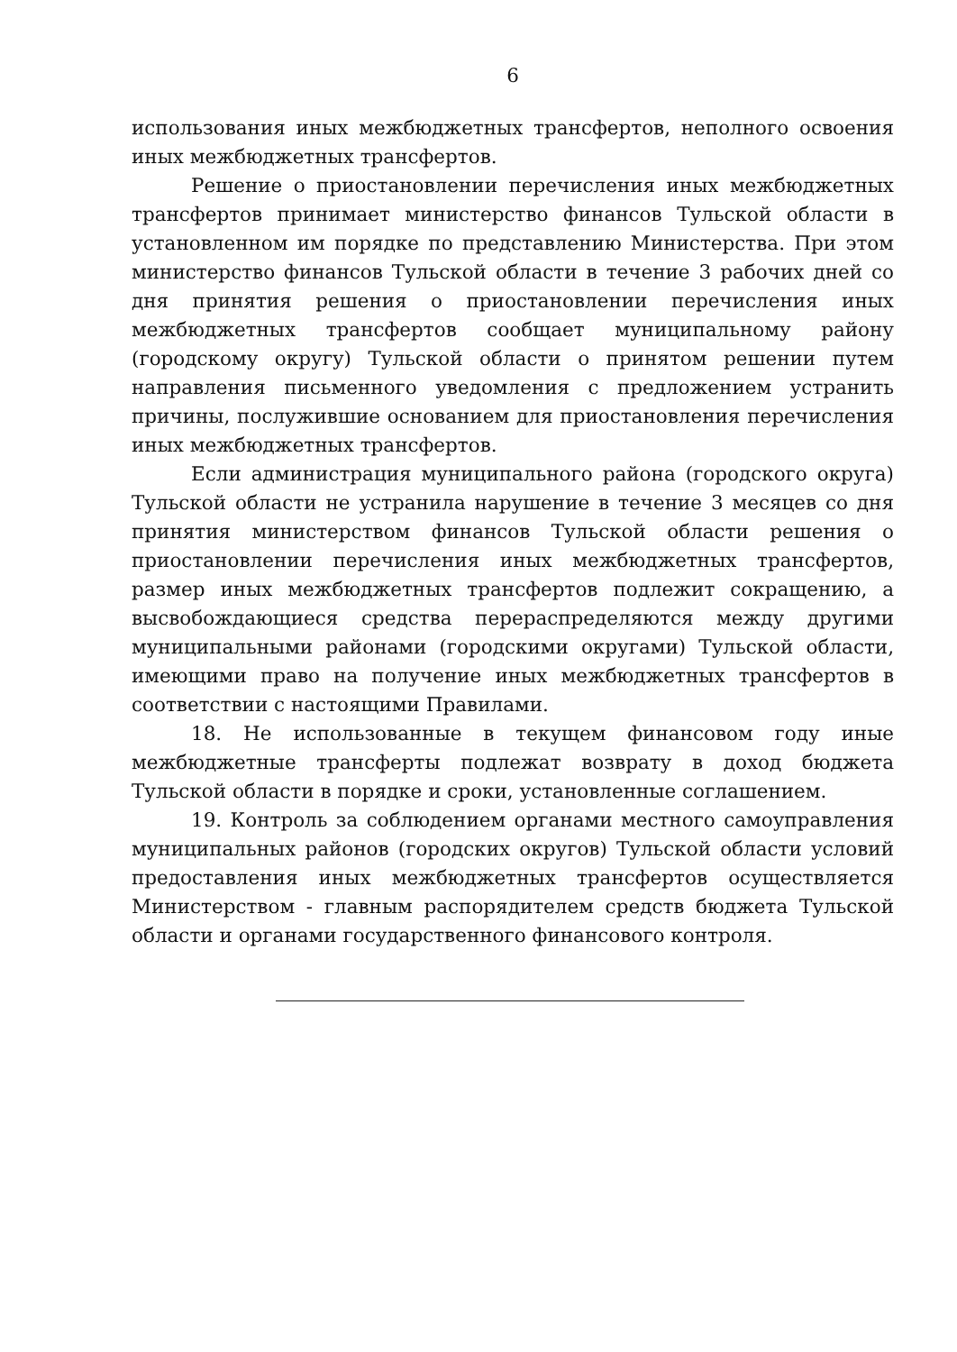6
использования иных межбюджетных трансфертов, неполного освоения иных межбюджетных трансфертов.
Решение о приостановлении перечисления иных межбюджетных трансфертов принимает министерство финансов Тульской области в установленном им порядке по представлению Министерства. При этом министерство финансов Тульской области в течение 3 рабочих дней со дня принятия решения о приостановлении перечисления иных межбюджетных трансфертов сообщает муниципальному району (городскому округу) Тульской области о принятом решении путем направления письменного уведомления с предложением устранить причины, послужившие основанием для приостановления перечисления иных межбюджетных трансфертов.
Если администрация муниципального района (городского округа) Тульской области не устранила нарушение в течение 3 месяцев со дня принятия министерством финансов Тульской области решения о приостановлении перечисления иных межбюджетных трансфертов, размер иных межбюджетных трансфертов подлежит сокращению, а высвобождающиеся средства перераспределяются между другими муниципальными районами (городскими округами) Тульской области, имеющими право на получение иных межбюджетных трансфертов в соответствии с настоящими Правилами.
18. Не использованные в текущем финансовом году иные межбюджетные трансферты подлежат возврату в доход бюджета Тульской области в порядке и сроки, установленные соглашением.
19. Контроль за соблюдением органами местного самоуправления муниципальных районов (городских округов) Тульской области условий предоставления иных межбюджетных трансфертов осуществляется Министерством - главным распорядителем средств бюджета Тульской области и органами государственного финансового контроля.